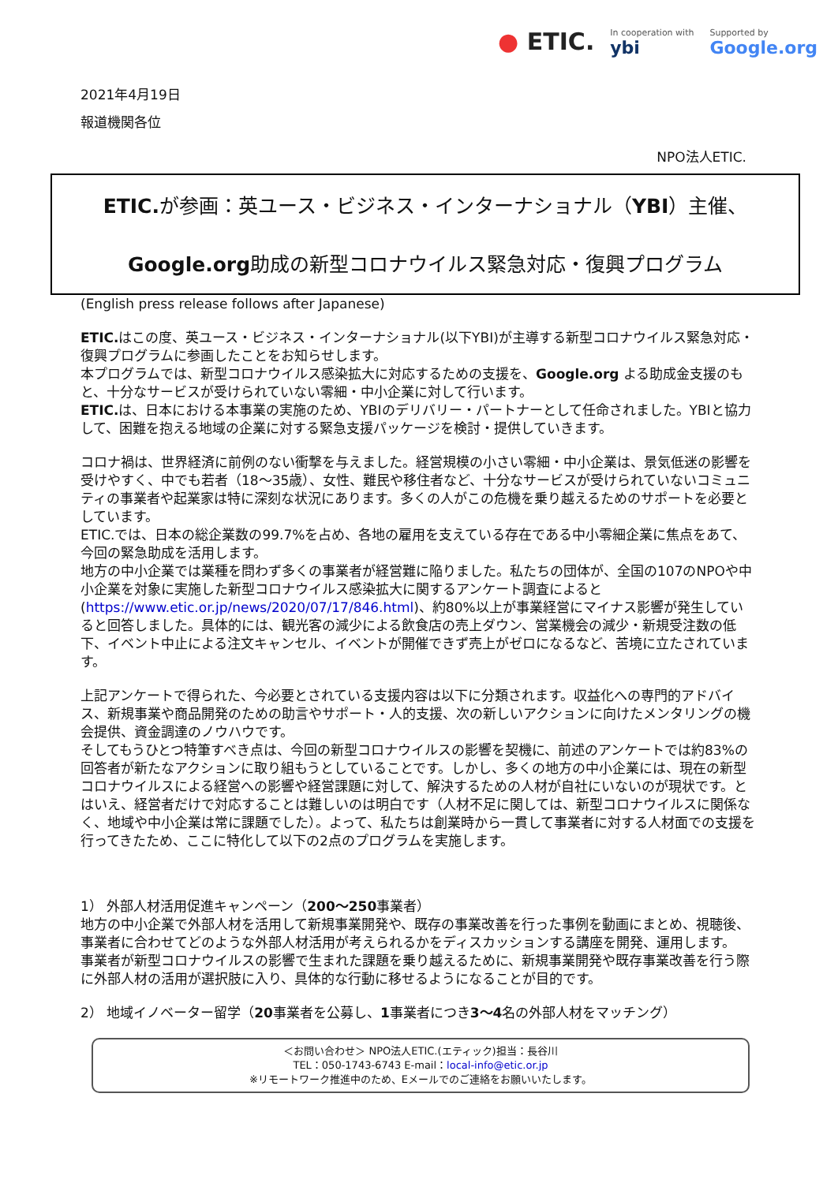● ETIC.
In cooperation with
ybi
Supported by
Google.org
2021年4月19日
報道機関各位
NPO法人ETIC.
ETIC. が参画：英ユース・ビジネス・インターナショナル（YBI）主催、
Google.org助成の新型コロナウイルス緊急対応・復興プログラム
(English press release follows after Japanese)
ETIC. はこの度、英ユース・ビジネス・インターナショナル(以下YBI)が主導する新型コロナウイルス緊急対応・復興プログラムに参画したことをお知らせします。
本プログラムでは、新型コロナウイルス感染拡大に対応するための支援を、Google.org よる助成金支援のもと、十分なサービスが受けられていない零細・中小企業に対して行います。
ETIC. は、日本における本事業の実施のため、YBIのデリバリー・パートナーとして任命されました。YBIと協力して、困難を抱える地域の企業に対する緊急支援パッケージを検討・提供していきます。
コロナ禍は、世界経済に前例のない衝撃を与えました。経営規模の小さい零細・中小企業は、景気低迷の影響を受けやすく、中でも若者（18〜35歳）、女性、難民や移住者など、十分なサービスが受けられていないコミュニティの事業者や起業家は特に深刻な状況にあります。多くの人がこの危機を乗り越えるためのサポートを必要としています。
ETIC.では、日本の総企業数の99.7%を占め、各地の雇用を支えている存在である中小零細企業に焦点をあて、今回の緊急助成を活用します。
地方の中小企業では業種を問わず多くの事業者が経営難に陥りました。私たちの団体が、全国の107のNPOや中小企業を対象に実施した新型コロナウイルス感染拡大に関するアンケート調査によると(https://www.etic.or.jp/news/2020/07/17/846.html)、約80%以上が事業経営にマイナス影響が発生していると回答しました。具体的には、観光客の減少による飲食店の売上ダウン、営業機会の減少・新規受注数の低下、イベント中止による注文キャンセル、イベントが開催できず売上がゼロになるなど、苦境に立たされています。
上記アンケートで得られた、今必要とされている支援内容は以下に分類されます。収益化への専門的アドバイス、新規事業や商品開発のための助言やサポート・人的支援、次の新しいアクションに向けたメンタリングの機会提供、資金調達のノウハウです。
そしてもうひとつ特筆すべき点は、今回の新型コロナウイルスの影響を契機に、前述のアンケートでは約83%の回答者が新たなアクションに取り組もうとしていることです。しかし、多くの地方の中小企業には、現在の新型コロナウイルスによる経営への影響や経営課題に対して、解決するための人材が自社にいないのが現状です。とはいえ、経営者だけで対応することは難しいのは明白です（人材不足に関しては、新型コロナウイルスに関係なく、地域や中小企業は常に課題でした）。よって、私たちは創業時から一貫して事業者に対する人材面での支援を行ってきたため、ここに特化して以下の2点のプログラムを実施します。
1） 外部人材活用促進キャンペーン（200〜250事業者）
地方の中小企業で外部人材を活用して新規事業開発や、既存の事業改善を行った事例を動画にまとめ、視聴後、事業者に合わせてどのような外部人材活用が考えられるかをディスカッションする講座を開発、運用します。
事業者が新型コロナウイルスの影響で生まれた課題を乗り越えるために、新規事業開発や既存事業改善を行う際に外部人材の活用が選択肢に入り、具体的な行動に移せるようになることが目的です。
2） 地域イノベーター留学（20事業者を公募し、1事業者につき3〜4名の外部人材をマッチング）
＜お問い合わせ＞ NPO法人ETIC.(エティック)担当：長谷川
TEL：050-1743-6743 E-mail：local-info@etic.or.jp
※リモートワーク推進中のため、Eメールでのご連絡をお願いいたします。